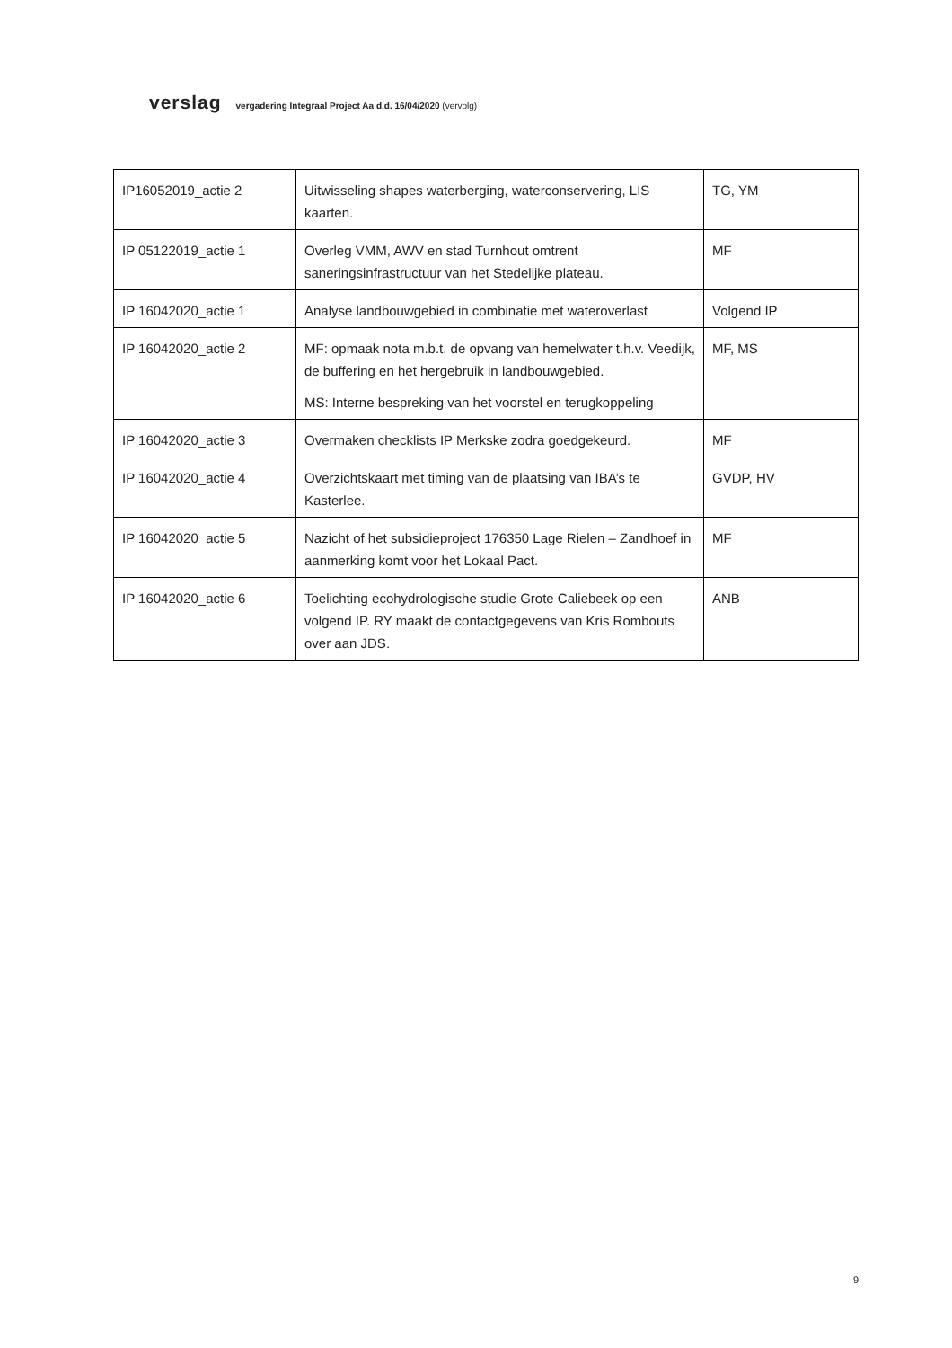verslag vergadering Integraal Project Aa d.d. 16/04/2020 (vervolg)
| IP16052019_actie 2 | Uitwisseling shapes waterberging, waterconservering, LIS kaarten. | TG, YM |
| IP 05122019_actie 1 | Overleg VMM, AWV en stad Turnhout omtrent saneringsinfrastructuur van het Stedelijke plateau. | MF |
| IP 16042020_actie 1 | Analyse landbouwgebied in combinatie met wateroverlast | Volgend IP |
| IP 16042020_actie 2 | MF: opmaak nota m.b.t. de opvang van hemelwater t.h.v. Veedijk, de buffering en het hergebruik in landbouwgebied. MS: Interne bespreking van het voorstel en terugkoppeling | MF, MS |
| IP 16042020_actie 3 | Overmaken checklists IP Merkske zodra goedgekeurd. | MF |
| IP 16042020_actie 4 | Overzichtskaart met timing van de plaatsing van IBA’s te Kasterlee. | GVDP, HV |
| IP 16042020_actie 5 | Nazicht of het subsidieproject 176350 Lage Rielen – Zandhoef in aanmerking komt voor het Lokaal Pact. | MF |
| IP 16042020_actie 6 | Toelichting ecohydrologische studie Grote Caliebeek op een volgend IP. RY maakt de contactgegevens van Kris Rombouts over aan JDS. | ANB |
9